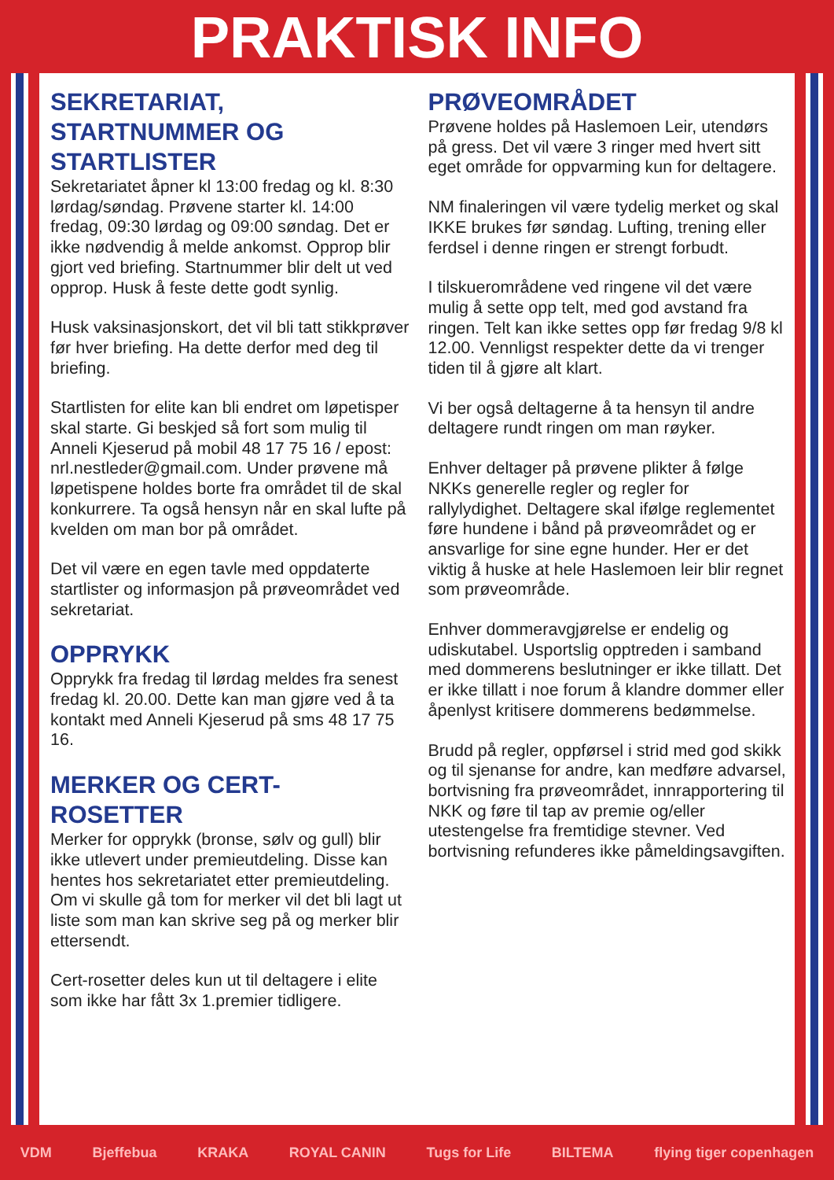PRAKTISK INFO
SEKRETARIAT, STARTNUMMER OG STARTLISTER
Sekretariatet åpner kl 13:00 fredag og kl. 8:30 lørdag/søndag. Prøvene starter kl. 14:00 fredag, 09:30 lørdag og 09:00 søndag. Det er ikke nødvendig å melde ankomst. Opprop blir gjort ved briefing. Startnummer blir delt ut ved opprop. Husk å feste dette godt synlig.
Husk vaksinasjonskort, det vil bli tatt stikkprøver før hver briefing. Ha dette derfor med deg til briefing.
Startlisten for elite kan bli endret om løpetisper skal starte. Gi beskjed så fort som mulig til Anneli Kjeserud på mobil 48 17 75 16 / epost: nrl.nestleder@gmail.com. Under prøvene må løpetispene holdes borte fra området til de skal konkurrere. Ta også hensyn når en skal lufte på kvelden om man bor på området.
Det vil være en egen tavle med oppdaterte startlister og informasjon på prøveområdet ved sekretariat.
OPPRYKK
Opprykk fra fredag til lørdag meldes fra senest fredag kl. 20.00. Dette kan man gjøre ved å ta kontakt med Anneli Kjeserud på sms 48 17 75 16.
MERKER OG CERT-ROSETTER
Merker for opprykk (bronse, sølv og gull) blir ikke utlevert under premieutdeling. Disse kan hentes hos sekretariatet etter premieutdeling. Om vi skulle gå tom for merker vil det bli lagt ut liste som man kan skrive seg på og merker blir ettersendt.
Cert-rosetter deles kun ut til deltagere i elite som ikke har fått 3x 1.premier tidligere.
PRØVEOMRÅDET
Prøvene holdes på Haslemoen Leir, utendørs på gress. Det vil være 3 ringer med hvert sitt eget område for oppvarming kun for deltagere.
NM finaleringen vil være tydelig merket og skal IKKE brukes før søndag. Lufting, trening eller ferdsel i denne ringen er strengt forbudt.
I tilskuerområdene ved ringene vil det være mulig å sette opp telt, med god avstand fra ringen. Telt kan ikke settes opp før fredag 9/8 kl 12.00. Vennligst respekter dette da vi trenger tiden til å gjøre alt klart.
Vi ber også deltagerne å ta hensyn til andre deltagere rundt ringen om man røyker.
Enhver deltager på prøvene plikter å følge NKKs generelle regler og regler for rallylydighet. Deltagere skal ifølge reglementet føre hundene i bånd på prøveområdet og er ansvarlige for sine egne hunder. Her er det viktig å huske at hele Haslemoen leir blir regnet som prøveområde.
Enhver dommeravgjørelse er endelig og udiskutabel. Usportslig opptreden i samband med dommerens beslutninger er ikke tillatt. Det er ikke tillatt i noe forum å klandre dommer eller åpenlyst kritisere dommerens bedømmelse.
Brudd på regler, oppførsel i strid med god skikk og til sjenanse for andre, kan medføre advarsel, bortvisning fra prøveområdet, innrapportering til NKK og føre til tap av premie og/eller utestengelse fra fremtidige stevner. Ved bortvisning refunderes ikke påmeldingsavgiften.
VDM Bjeffebua KRAKA ROYAL CANIN Tugs for Life BILTEMA flying tiger copenhagen